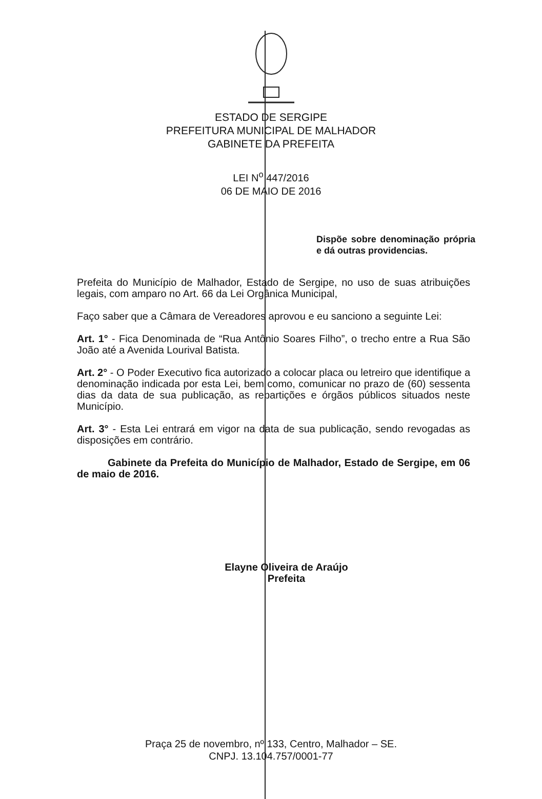ESTADO DE SERGIPE
PREFEITURA MUNICIPAL DE MALHADOR
GABINETE DA PREFEITA
LEI N<sup>o</sup> 447/2016
06 DE MAIO DE 2016
Dispõe sobre denominação própria e dá outras providencias.
Prefeita do Município de Malhador, Estado de Sergipe, no uso de suas atribuições legais, com amparo no Art. 66 da Lei Orgânica Municipal,
Faço saber que a Câmara de Vereadores aprovou e eu sanciono a seguinte Lei:
Art. 1° - Fica Denominada de “Rua Antônio Soares Filho”, o trecho entre a Rua São João até a Avenida Lourival Batista.
Art. 2° - O Poder Executivo fica autorizado a colocar placa ou letreiro que identifique a denominação indicada por esta Lei, bem como, comunicar no prazo de (60) sessenta dias da data de sua publicação, as repartições e órgãos públicos situados neste Município.
Art. 3° - Esta Lei entrará em vigor na data de sua publicação, sendo revogadas as disposições em contrário.
Gabinete da Prefeita do Município de Malhador, Estado de Sergipe, em 06 de maio de 2016.
Elayne Oliveira de Araújo
Prefeita
Praça 25 de novembro, nº 133, Centro, Malhador – SE.
CNPJ. 13.104.757/0001-77